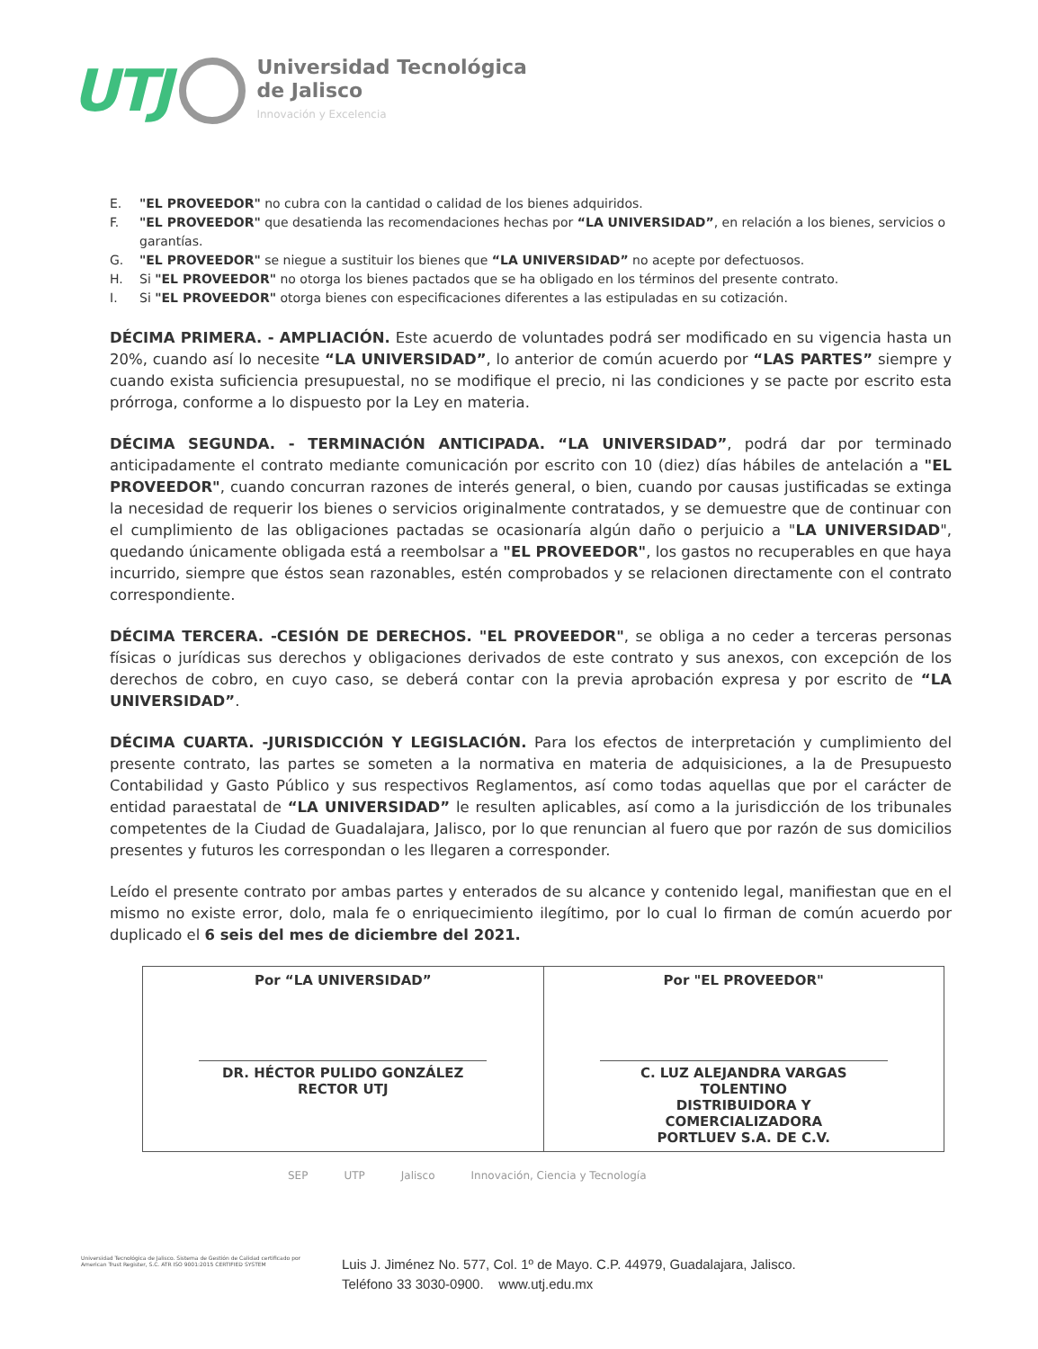UTJ
Universidad Tecnológica
de Jalisco
Innovación y Excelencia
E. "EL PROVEEDOR" no cubra con la cantidad o calidad de los bienes adquiridos.
F. "EL PROVEEDOR" que desatienda las recomendaciones hechas por “LA UNIVERSIDAD”, en relación a los bienes, servicios o garantías.
G. "EL PROVEEDOR" se niegue a sustituir los bienes que “LA UNIVERSIDAD” no acepte por defectuosos.
H. Si "EL PROVEEDOR" no otorga los bienes pactados que se ha obligado en los términos del presente contrato.
I. Si "EL PROVEEDOR" otorga bienes con especificaciones diferentes a las estipuladas en su cotización.
DÉCIMA PRIMERA. - AMPLIACIÓN. Este acuerdo de voluntades podrá ser modificado en su vigencia hasta un 20%, cuando así lo necesite “LA UNIVERSIDAD”, lo anterior de común acuerdo por “LAS PARTES” siempre y cuando exista suficiencia presupuestal, no se modifique el precio, ni las condiciones y se pacte por escrito esta prórroga, conforme a lo dispuesto por la Ley en materia.
DÉCIMA SEGUNDA. - TERMINACIÓN ANTICIPADA. “LA UNIVERSIDAD”, podrá dar por terminado anticipadamente el contrato mediante comunicación por escrito con 10 (diez) días hábiles de antelación a "EL PROVEEDOR", cuando concurran razones de interés general, o bien, cuando por causas justificadas se extinga la necesidad de requerir los bienes o servicios originalmente contratados, y se demuestre que de continuar con el cumplimiento de las obligaciones pactadas se ocasionaría algún daño o perjuicio a "LA UNIVERSIDAD", quedando únicamente obligada está a reembolsar a "EL PROVEEDOR", los gastos no recuperables en que haya incurrido, siempre que éstos sean razonables, estén comprobados y se relacionen directamente con el contrato correspondiente.
DÉCIMA TERCERA. -CESIÓN DE DERECHOS. "EL PROVEEDOR", se obliga a no ceder a terceras personas físicas o jurídicas sus derechos y obligaciones derivados de este contrato y sus anexos, con excepción de los derechos de cobro, en cuyo caso, se deberá contar con la previa aprobación expresa y por escrito de “LA UNIVERSIDAD”.
DÉCIMA CUARTA. -JURISDICCIÓN Y LEGISLACIÓN. Para los efectos de interpretación y cumplimiento del presente contrato, las partes se someten a la normativa en materia de adquisiciones, a la de Presupuesto Contabilidad y Gasto Público y sus respectivos Reglamentos, así como todas aquellas que por el carácter de entidad paraestatal de “LA UNIVERSIDAD” le resulten aplicables, así como a la jurisdicción de los tribunales competentes de la Ciudad de Guadalajara, Jalisco, por lo que renuncian al fuero que por razón de sus domicilios presentes y futuros les correspondan o les llegaren a corresponder.
Leído el presente contrato por ambas partes y enterados de su alcance y contenido legal, manifiestan que en el mismo no existe error, dolo, mala fe o enriquecimiento ilegítimo, por lo cual lo firman de común acuerdo por duplicado el 6 seis del mes de diciembre del 2021.
| Por “LA UNIVERSIDAD” DR. HÉCTOR PULIDO GONZÁLEZ RECTOR UTJ | Por "EL PROVEEDOR" C. LUZ ALEJANDRA VARGAS TOLENTINO DISTRIBUIDORA Y COMERCIALIZADORA PORTLUEV S.A. DE C.V. |
SEP UTP Jalisco Innovación, Ciencia y Tecnología
Universidad Tecnológica de Jalisco. Sistema de Gestión de Calidad certificado por American Trust Register, S.C. ATR ISO 9001:2015 CERTIFIED SYSTEM
Luis J. Jiménez No. 577, Col. 1º de Mayo. C.P. 44979, Guadalajara, Jalisco.
Teléfono 33 3030-0900. www.utj.edu.mx